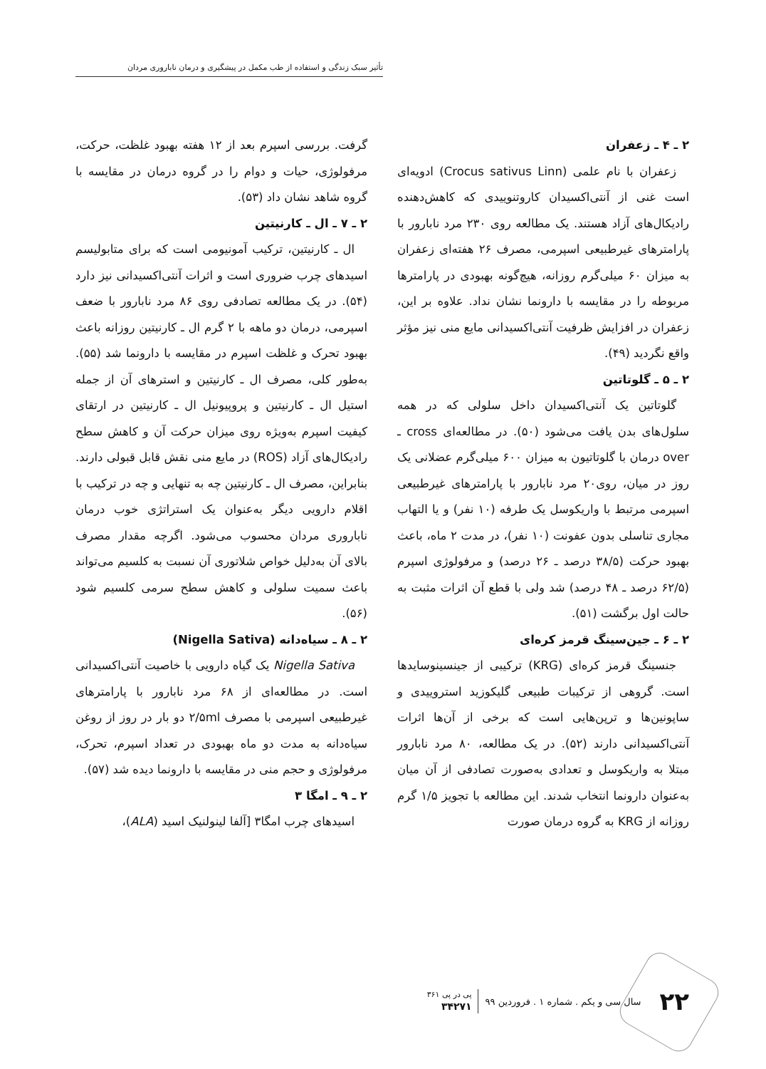تأثیر سبک زندگی و استفاده از طب مکمل در پیشگیری و درمان ناباروری مردان
۲ ـ ۴ ـ زعفران
زعفران با نام علمی (Crocus sativus Linn) ادویه‌ای است غنی از آنتی‌اکسیدان کاروتنوییدی که کاهش‌دهنده رادیکال‌های آزاد هستند. یک مطالعه روی ۲۳۰ مرد نابارور با پارامترهای غیرطبیعی اسپرمی، مصرف ۲۶ هفته‌ای زعفران به میزان ۶۰ میلی‌گرم روزانه، هیچ‌گونه بهبودی در پارامترها مربوطه را در مقایسه با دارونما نشان نداد. علاوه بر این، زعفران در افزایش ظرفیت آنتی‌اکسیدانی مایع منی نیز مؤثر واقع نگردید (۴۹).
۲ ـ ۵ ـ گلوتاتین
گلوتاتین یک آنتی‌اکسیدان داخل سلولی که در همه سلول‌های بدن یافت می‌شود (۵۰). در مطالعه‌ای cross ـ over درمان با گلوتاتیون به میزان ۶۰۰ میلی‌گرم عضلانی یک روز در میان، روی۲۰ مرد نابارور با پارامترهای غیرطبیعی اسپرمی مرتبط با واریکوسل یک طرفه (۱۰ نفر) و یا التهاب مجاری تناسلی بدون عفونت (۱۰ نفر)، در مدت ۲ ماه، باعث بهبود حرکت (۳۸/۵ درصد ـ ۲۶ درصد) و مرفولوژی اسپرم (۶۲/۵ درصد ـ ۴۸ درصد) شد ولی با قطع آن اثرات مثبت به حالت اول برگشت (۵۱).
۲ ـ ۶ ـ جین‌سینگ قرمز کره‌ای
جنسینگ قرمز کره‌ای (KRG) ترکیبی از جینسینوسایدها است. گروهی از ترکیبات طبیعی گلیکوزید استروییدی و ساپونین‌ها و ترپن‌هایی است که برخی از آن‌ها اثرات آنتی‌اکسیدانی دارند (۵۲). در یک مطالعه، ۸۰ مرد نابارور مبتلا به واریکوسل و تعدادی به‌صورت تصادفی از آن میان به‌عنوان دارونما انتخاب شدند. این مطالعه با تجویز ۱/۵ گرم روزانه از KRG به گروه درمان صورت
گرفت. بررسی اسپرم بعد از ۱۲ هفته بهبود غلظت، حرکت، مرفولوژی، حیات و دوام را در گروه درمان در مقایسه با گروه شاهد نشان داد (۵۳).
۲ ـ ۷ ـ ال ـ کارنیتین
ال ـ کارنیتین، ترکیب آمونیومی است که برای متابولیسم اسیدهای چرب ضروری است و اثرات آنتی‌اکسیدانی نیز دارد (۵۴). در یک مطالعه تصادفی روی ۸۶ مرد نابارور با ضعف اسپرمی، درمان دو ماهه با ۲ گرم ال ـ کارنیتین روزانه باعث بهبود تحرک و غلظت اسپرم در مقایسه با دارونما شد (۵۵). به‌طور کلی، مصرف ال ـ کارنیتین و استرهای آن از جمله استیل ال ـ کارنیتین و پروپیونیل ال ـ کارنیتین در ارتقای کیفیت اسپرم به‌ویژه روی میزان حرکت آن و کاهش سطح رادیکال‌های آزاد (ROS) در مایع منی نقش قابل قبولی دارند. بنابراین، مصرف ال ـ کارنیتین چه به تنهایی و چه در ترکیب با اقلام دارویی دیگر به‌عنوان یک استراتژی خوب درمان ناباروری مردان محسوب می‌شود. اگرچه مقدار مصرف بالای آن به‌دلیل خواص شلاتوری آن نسبت به کلسیم می‌تواند باعث سمیت سلولی و کاهش سطح سرمی کلسیم شود (۵۶).
۲ ـ ۸ ـ سیاه‌دانه (Nigella Sativa)
Nigella Sativa یک گیاه دارویی با خاصیت آنتی‌اکسیدانی است. در مطالعه‌ای از ۶۸ مرد نابارور با پارامترهای غیرطبیعی اسپرمی با مصرف ۲/۵ml دو بار در روز از روغن سیاه‌دانه به مدت دو ماه بهبودی در تعداد اسپرم، تحرک، مرفولوژی و حجم منی در مقایسه با دارونما دیده شد (۵۷).
۲ ـ ۹ ـ امگا ۳
اسیدهای چرب امگا۳ [آلفا لینولنیک اسید (ALA)،
۲۲ سال سی و یکم . شماره ۱ . فروردین ۹۹ پی در پی ۳۶۱
۳۴۲۷۱